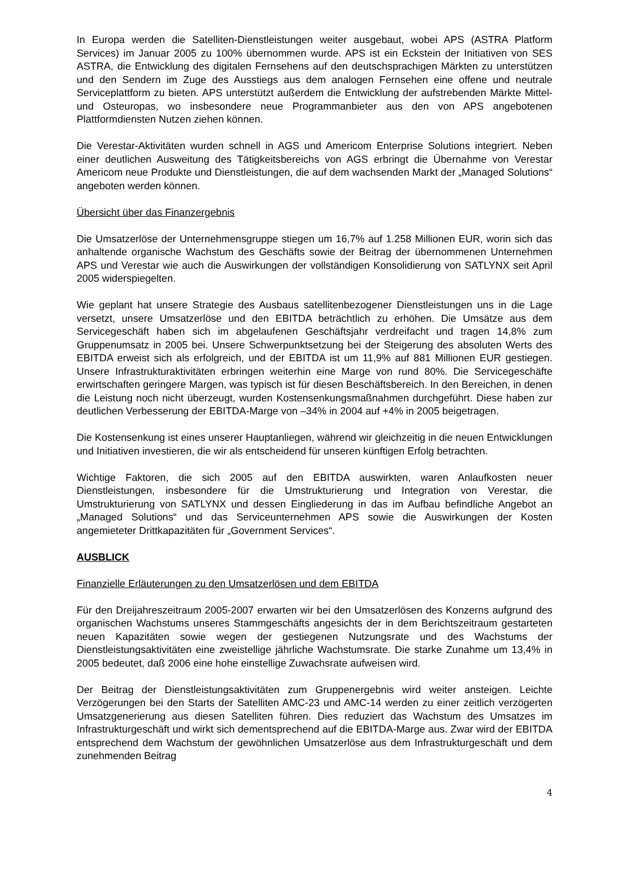In Europa werden die Satelliten-Dienstleistungen weiter ausgebaut, wobei APS (ASTRA Platform Services) im Januar 2005 zu 100% übernommen wurde. APS ist ein Eckstein der Initiativen von SES ASTRA, die Entwicklung des digitalen Fernsehens auf den deutschsprachigen Märkten zu unterstützen und den Sendern im Zuge des Ausstiegs aus dem analogen Fernsehen eine offene und neutrale Serviceplattform zu bieten. APS unterstützt außerdem die Entwicklung der aufstrebenden Märkte Mittel- und Osteuropas, wo insbesondere neue Programmanbieter aus den von APS angebotenen Plattformdiensten Nutzen ziehen können.
Die Verestar-Aktivitäten wurden schnell in AGS und Americom Enterprise Solutions integriert. Neben einer deutlichen Ausweitung des Tätigkeitsbereichs von AGS erbringt die Übernahme von Verestar Americom neue Produkte und Dienstleistungen, die auf dem wachsenden Markt der „Managed Solutions“ angeboten werden können.
Übersicht über das Finanzergebnis
Die Umsatzerlöse der Unternehmensgruppe stiegen um 16,7% auf 1.258 Millionen EUR, worin sich das anhaltende organische Wachstum des Geschäfts sowie der Beitrag der übernommenen Unternehmen APS und Verestar wie auch die Auswirkungen der vollständigen Konsolidierung von SATLYNX seit April 2005 widerspiegelten.
Wie geplant hat unsere Strategie des Ausbaus satellitenbezogener Dienstleistungen uns in die Lage versetzt, unsere Umsatzerlöse und den EBITDA beträchtlich zu erhöhen. Die Umsätze aus dem Servicegeschäft haben sich im abgelaufenen Geschäftsjahr verdreifacht und tragen 14,8% zum Gruppenumsatz in 2005 bei. Unsere Schwerpunktsetzung bei der Steigerung des absoluten Werts des EBITDA erweist sich als erfolgreich, und der EBITDA ist um 11,9% auf 881 Millionen EUR gestiegen. Unsere Infrastrukturaktivitäten erbringen weiterhin eine Marge von rund 80%. Die Servicegeschäfte erwirtschaften geringere Margen, was typisch ist für diesen Beschäftsbereich. In den Bereichen, in denen die Leistung noch nicht überzeugt, wurden Kostensenkungsmaßnahmen durchgeführt. Diese haben zur deutlichen Verbesserung der EBITDA-Marge von –34% in 2004 auf +4% in 2005 beigetragen.
Die Kostensenkung ist eines unserer Hauptanliegen, während wir gleichzeitig in die neuen Entwicklungen und Initiativen investieren, die wir als entscheidend für unseren künftigen Erfolg betrachten.
Wichtige Faktoren, die sich 2005 auf den EBITDA auswirkten, waren Anlaufkosten neuer Dienstleistungen, insbesondere für die Umstrukturierung und Integration von Verestar, die Umstrukturierung von SATLYNX und dessen Eingliederung in das im Aufbau befindliche Angebot an „Managed Solutions“ und das Serviceunternehmen APS sowie die Auswirkungen der Kosten angemieteter Drittkapazitäten für „Government Services“.
AUSBLICK
Finanzielle Erläuterungen zu den Umsatzerlösen und dem EBITDA
Für den Dreijahreszeitraum 2005-2007 erwarten wir bei den Umsatzerlösen des Konzerns aufgrund des organischen Wachstums unseres Stammgeschäfts angesichts der in dem Berichtszeitraum gestarteten neuen Kapazitäten sowie wegen der gestiegenen Nutzungsrate und des Wachstums der Dienstleistungsaktivitäten eine zweistellige jährliche Wachstumsrate. Die starke Zunahme um 13,4% in 2005 bedeutet, daß 2006 eine hohe einstellige Zuwachsrate aufweisen wird.
Der Beitrag der Dienstleistungsaktivitäten zum Gruppenergebnis wird weiter ansteigen. Leichte Verzögerungen bei den Starts der Satelliten AMC-23 und AMC-14 werden zu einer zeitlich verzögerten Umsatzgenerierung aus diesen Satelliten führen. Dies reduziert das Wachstum des Umsatzes im Infrastrukturgeschäft und wirkt sich dementsprechend auf die EBITDA-Marge aus. Zwar wird der EBITDA entsprechend dem Wachstum der gewöhnlichen Umsatzerlöse aus dem Infrastrukturgeschäft und dem zunehmenden Beitrag
4